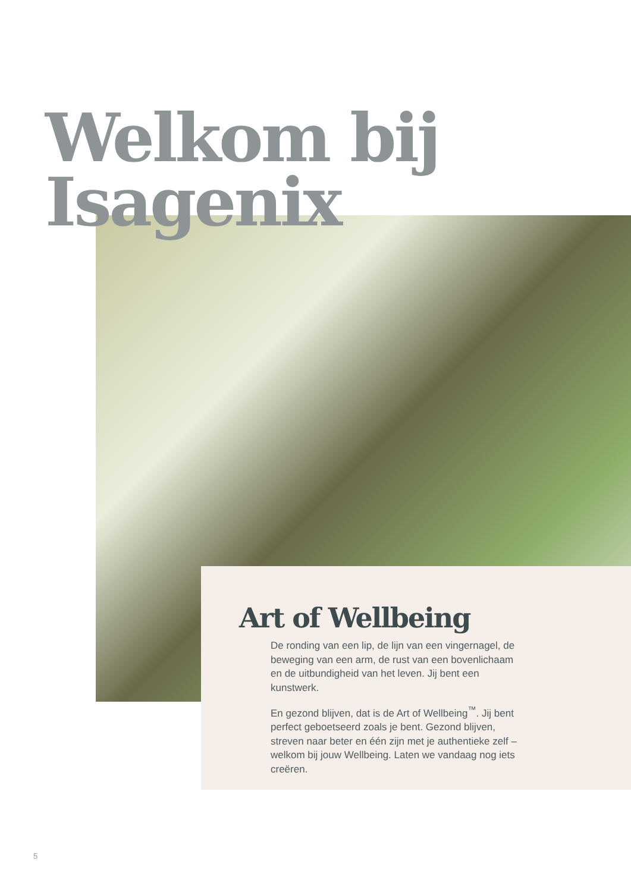Welkom bij
Isagenix
Art of Wellbeing
De ronding van een lip, de lijn van een vingernagel, de beweging van een arm, de rust van een bovenlichaam en de uitbundigheid van het leven. Jij bent een kunstwerk.
En gezond blijven, dat is de Art of Wellbeing<sup>™</sup>. Jij bent perfect geboetseerd zoals je bent. Gezond blijven, streven naar beter en één zijn met je authentieke zelf – welkom bij jouw Wellbeing. Laten we vandaag nog iets creëren.
5